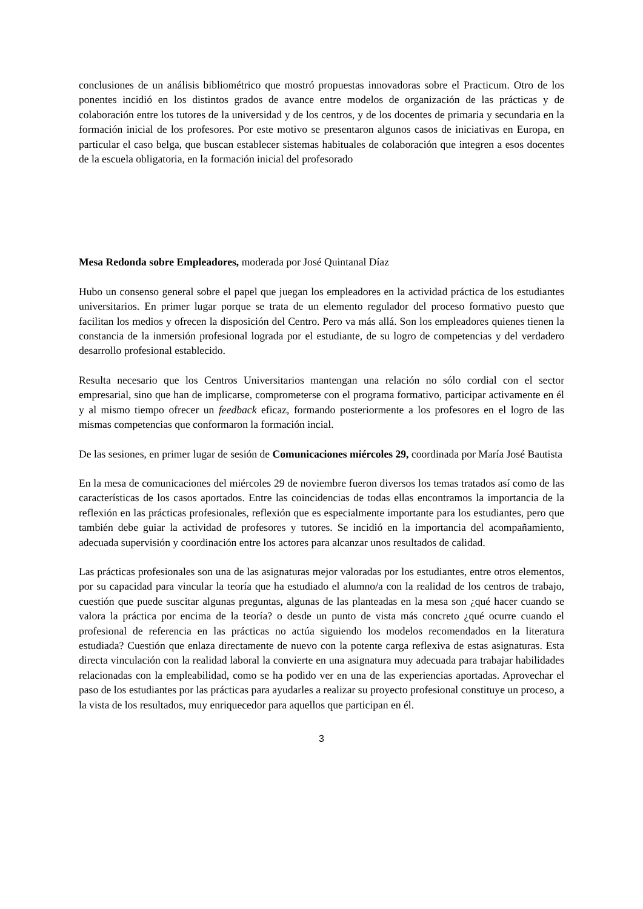conclusiones de un análisis bibliométrico que mostró propuestas innovadoras sobre el Practicum. Otro de los ponentes incidió en los distintos grados de avance entre modelos de organización de las prácticas y de colaboración entre los tutores de la universidad y de los centros, y de los docentes de primaria y secundaria en la formación inicial de los profesores. Por este motivo se presentaron algunos casos de iniciativas en Europa, en particular el caso belga, que buscan establecer sistemas habituales de colaboración que integren a esos docentes de la escuela obligatoria, en la formación inicial del profesorado
Mesa Redonda sobre Empleadores, moderada por José Quintanal Díaz
Hubo un consenso general sobre el papel que juegan los empleadores en la actividad práctica de los estudiantes universitarios. En primer lugar porque se trata de un elemento regulador del proceso formativo puesto que facilitan los medios y ofrecen la disposición del Centro. Pero va más allá. Son los empleadores quienes tienen la constancia de la inmersión profesional lograda por el estudiante, de su logro de competencias y del verdadero desarrollo profesional establecido.
Resulta necesario que los Centros Universitarios mantengan una relación no sólo cordial con el sector empresarial, sino que han de implicarse, comprometerse con el programa formativo, participar activamente en él y al mismo tiempo ofrecer un feedback eficaz, formando posteriormente a los profesores en el logro de las mismas competencias que conformaron la formación incial.
De las sesiones, en primer lugar de sesión de Comunicaciones miércoles 29, coordinada por María José Bautista
En la mesa de comunicaciones del miércoles 29 de noviembre fueron diversos los temas tratados así como de las características de los casos aportados. Entre las coincidencias de todas ellas encontramos la importancia de la reflexión en las prácticas profesionales, reflexión que es especialmente importante para los estudiantes, pero que también debe guiar la actividad de profesores y tutores. Se incidió en la importancia del acompañamiento, adecuada supervisión y coordinación entre los actores para alcanzar unos resultados de calidad.
Las prácticas profesionales son una de las asignaturas mejor valoradas por los estudiantes, entre otros elementos, por su capacidad para vincular la teoría que ha estudiado el alumno/a con la realidad de los centros de trabajo, cuestión que puede suscitar algunas preguntas, algunas de las planteadas en la mesa son ¿qué hacer cuando se valora la práctica por encima de la teoría? o desde un punto de vista más concreto ¿qué ocurre cuando el profesional de referencia en las prácticas no actúa siguiendo los modelos recomendados en la literatura estudiada? Cuestión que enlaza directamente de nuevo con la potente carga reflexiva de estas asignaturas. Esta directa vinculación con la realidad laboral la convierte en una asignatura muy adecuada para trabajar habilidades relacionadas con la empleabilidad, como se ha podido ver en una de las experiencias aportadas. Aprovechar el paso de los estudiantes por las prácticas para ayudarles a realizar su proyecto profesional constituye un proceso, a la vista de los resultados, muy enriquecedor para aquellos que participan en él.
3